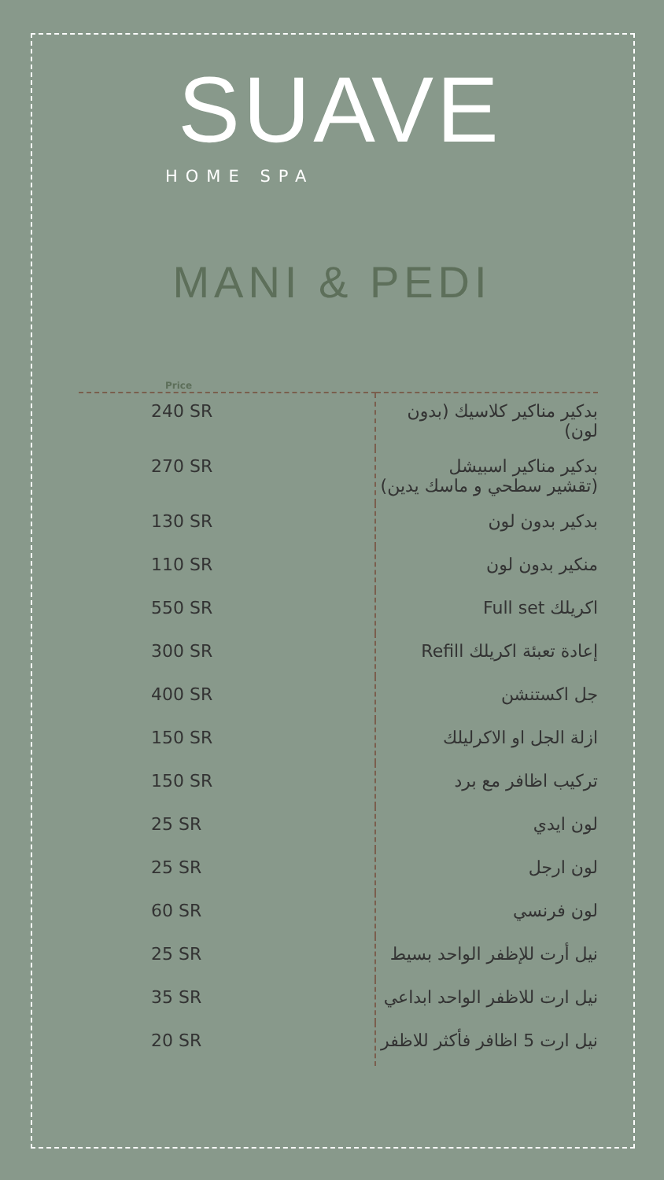SUAVE
HOME SPA
MANI & PEDI
| Price | |
| --- | --- |
| 240 SR | بدكير مناكير كلاسيك (بدون لون) |
| 270 SR | بدكير مناكير اسبيشل (تقشير سطحي و ماسك يدين) |
| 130 SR | بدكير بدون لون |
| 110 SR | منكير بدون لون |
| 550 SR | اكريلك Full set |
| 300 SR | إعادة تعبئة اكريلك Refill |
| 400 SR | جل اكستنشن |
| 150 SR | ازلة الجل او الاكرليلك |
| 150 SR | تركيب اظافر مع برد |
| 25 SR | لون ايدي |
| 25 SR | لون ارجل |
| 60 SR | لون فرنسي |
| 25 SR | نيل أرت للإظفر الواحد بسيط |
| 35 SR | نيل ارت للاظفر الواحد ابداعي |
| 20 SR | نيل ارت 5 اظافر فأكثر للاظفر |